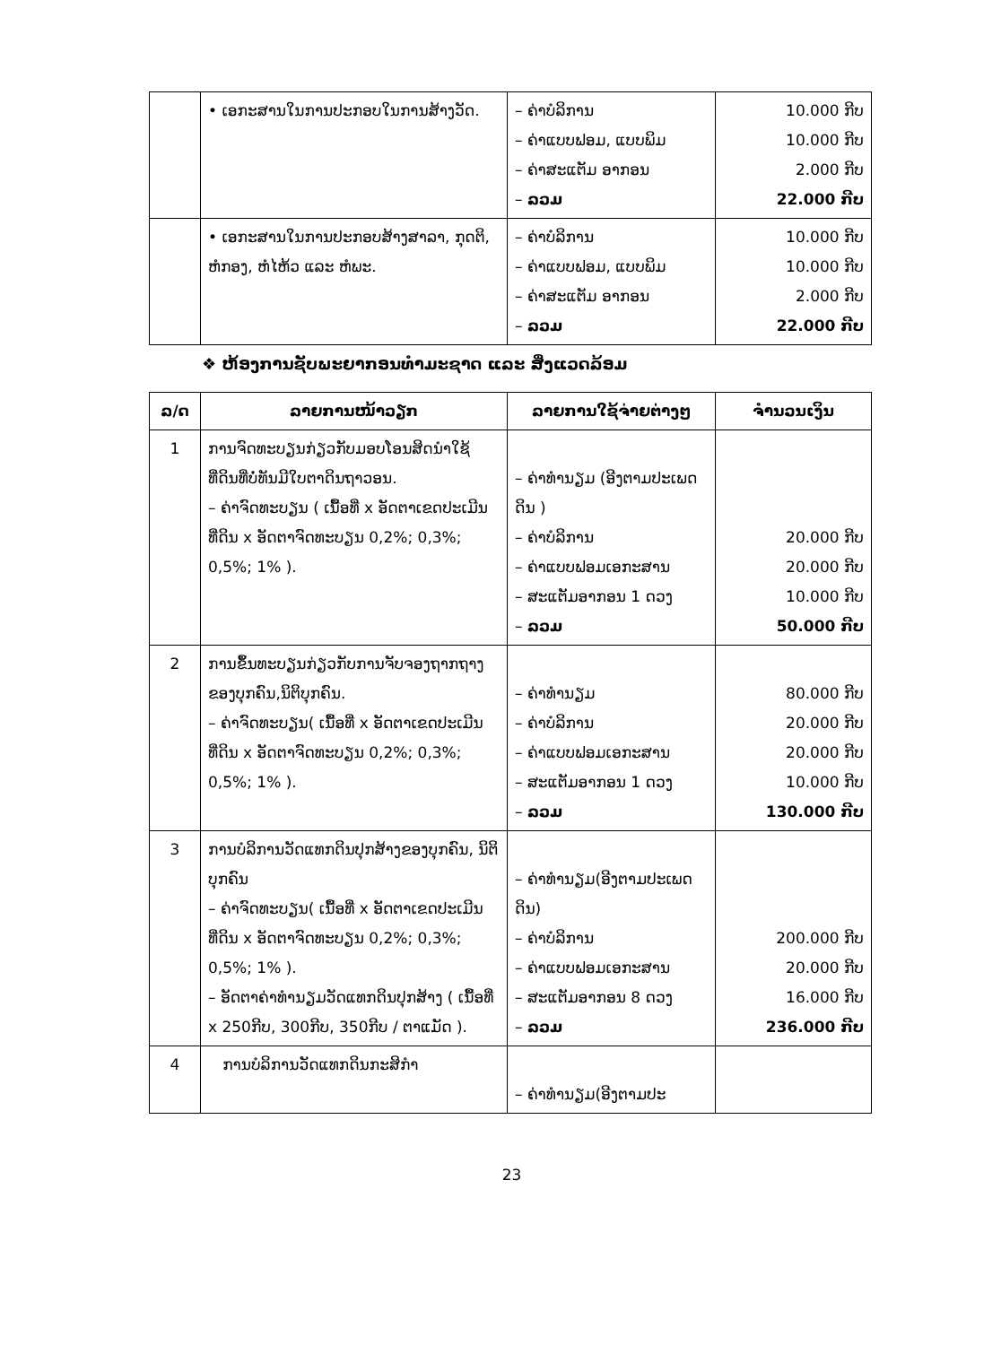| | • ເອກະສານໃນການປະກອບໃນການສ້າງວັດ. | – ຄ່າບໍລິການ – ຄ່າແບບຟອມ, ແບບພິມ – ຄ່າສະແຕັມ ອາກອນ – ລວມ | 10.000 ກີບ 10.000 ກີບ 2.000 ກີບ 22.000 ກີບ |
| | • ເອກະສານໃນການປະກອບສ້າງສາລາ, ກຸດຕິ, ຫໍກອງ, ຫໍໄຫ້ວ ແລະ ຫໍພະ. | – ຄ່າບໍລິການ – ຄ່າແບບຟອມ, ແບບພິມ – ຄ່າສະແຕັມ ອາກອນ – ລວມ | 10.000 ກີບ 10.000 ກີບ 2.000 ກີບ 22.000 ກີບ |
❖ ຫ້ອງການຊັບພະຍາກອນທຳມະຊາດ ແລະ ສິ່ງແວດລ້ອມ
| ລ/ດ | ລາຍການໜ້າວຽກ | ລາຍການໃຊ້ຈ່າຍຕ່າງໆ | ຈຳນວນເງິນ |
| --- | --- | --- | --- |
| 1 | ການຈົດທະບຽນກ່ຽວກັບມອບໂອນສິດນຳໃຊ້ທີ່ດິນທີ່ບໍ່ທັນມີໃບຕາດິນຖາວອນ. – ຄ່າຈົດທະບຽນ ( ເນື້ອທີ່ x ອັດຕາເຂດປະເມີນທີ່ດິນ x ອັດຕາຈົດທະບຽນ 0,2%; 0,3%; 0,5%; 1% ). | – ຄ່າທຳນຽມ (ອີງຕາມປະເພດດິນ ) – ຄ່າບໍລິການ – ຄ່າແບບຟອມເອກະສານ – ສະແຕັມອາກອນ 1 ດວງ – ລວມ | 20.000 ກີບ 20.000 ກີບ 10.000 ກີບ 50.000 ກີບ |
| 2 | ການຂຶ້ນທະບຽນກ່ຽວກັບການຈັບຈອງຖາກຖາງຂອງບຸກຄົນ,ນິຕິບຸກຄົນ. – ຄ່າຈົດທະບຽນ( ເນື້ອທີ່ x ອັດຕາເຂດປະເມີນທີ່ດິນ x ອັດຕາຈົດທະບຽນ 0,2%; 0,3%; 0,5%; 1% ). | – ຄ່າທຳນຽມ – ຄ່າບໍລິການ – ຄ່າແບບຟອມເອກະສານ – ສະແຕັມອາກອນ 1 ດວງ – ລວມ | 80.000 ກີບ 20.000 ກີບ 20.000 ກີບ 10.000 ກີບ 130.000 ກີບ |
| 3 | ການບໍລິການວັດແທກດິນປຸກສ້າງຂອງບຸກຄົນ, ນິຕິບຸກຄົນ – ຄ່າຈົດທະບຽນ( ເນື້ອທີ່ x ອັດຕາເຂດປະເມີນທີ່ດິນ x ອັດຕາຈົດທະບຽນ 0,2%; 0,3%; 0,5%; 1% ). – ອັດຕາຄ່າທຳນຽມວັດແທກດິນປຸກສ້າງ ( ເນື້ອທີ່ x 250ກີບ, 300ກີບ, 350ກີບ / ຕາແມັດ ). | – ຄ່າທຳນຽມ(ອີງຕາມປະເພດດິນ) – ຄ່າບໍລິການ – ຄ່າແບບຟອມເອກະສານ – ສະແຕັມອາກອນ 8 ດວງ – ລວມ | 200.000 ກີບ 20.000 ກີບ 16.000 ກີບ 236.000 ກີບ |
| 4 | ການບໍລິການວັດແທກດິນກະສິກຳ | – ຄ່າທຳນຽມ(ອີງຕາມປະ | |
23